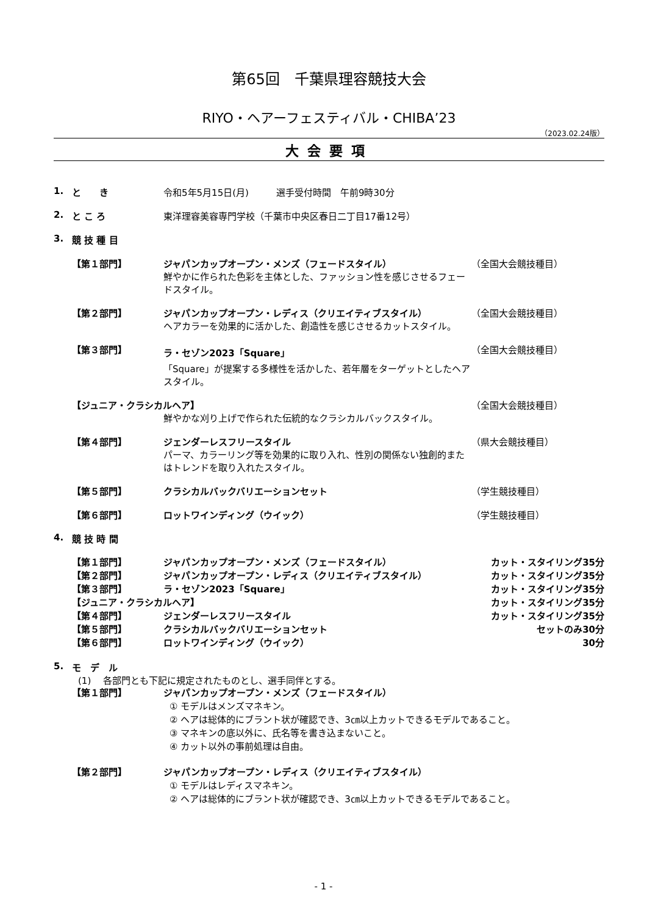第65回　千葉県理容競技大会
RIYO・ヘアーフェスティバル・CHIBA’23
（2023.02.24版）
大会要項
1. と　　き 令和5年5月15日(月)　　　選手受付時間　午前9時30分
2. と こ ろ 東洋理容美容専門学校（千葉市中央区春日二丁目17番12号）
3. 競 技 種 目
【第１部門】 ジャパンカップオープン・メンズ（フェードスタイル）
鮮やかに作られた色彩を主体とした、ファッション性を感じさせるフェードスタイル。 （全国大会競技種目）
【第２部門】 ジャパンカップオープン・レディス（クリエイティブスタイル）
ヘアカラーを効果的に活かした、創造性を感じさせるカットスタイル。 （全国大会競技種目）
【第３部門】 ラ・セゾン2023「Square」
「Square」が提案する多様性を活かした、若年層をターゲットとしたヘアスタイル。 （全国大会競技種目）
【ジュニア・クラシカルヘア】 （全国大会競技種目）
鮮やかな刈り上げで作られた伝統的なクラシカルバックスタイル。
【第４部門】 ジェンダーレスフリースタイル
パーマ、カラーリング等を効果的に取り入れ、性別の関係ない独創的またはトレンドを取り入れたスタイル。 （県大会競技種目）
【第５部門】 クラシカルバックバリエーションセット （学生競技種目）
【第６部門】 ロットワインディング（ウイック） （学生競技種目）
4. 競 技 時 間
【第１部門】 ジャパンカップオープン・メンズ（フェードスタイル） カット・スタイリング35分
【第２部門】 ジャパンカップオープン・レディス（クリエイティブスタイル） カット・スタイリング35分
【第３部門】 ラ・セゾン2023「Square」 カット・スタイリング35分
【ジュニア・クラシカルヘア】 カット・スタイリング35分
【第４部門】 ジェンダーレスフリースタイル カット・スタイリング35分
【第５部門】 クラシカルバックバリエーションセット セットのみ30分
【第６部門】 ロットワインディング（ウイック） 30分
5. モ　デ　ル
(1)　 各部門とも下記に規定されたものとし、選手同伴とする。
【第１部門】 ジャパンカップオープン・メンズ（フェードスタイル）
① モデルはメンズマネキン。
② ヘアは総体的にブラント状が確認でき、3㎝以上カットできるモデルであること。
③ マネキンの底以外に、氏名等を書き込まないこと。
④ カット以外の事前処理は自由。
【第２部門】 ジャパンカップオープン・レディス（クリエイティブスタイル）
① モデルはレディスマネキン。
② ヘアは総体的にブラント状が確認でき、3㎝以上カットできるモデルであること。
- 1 -